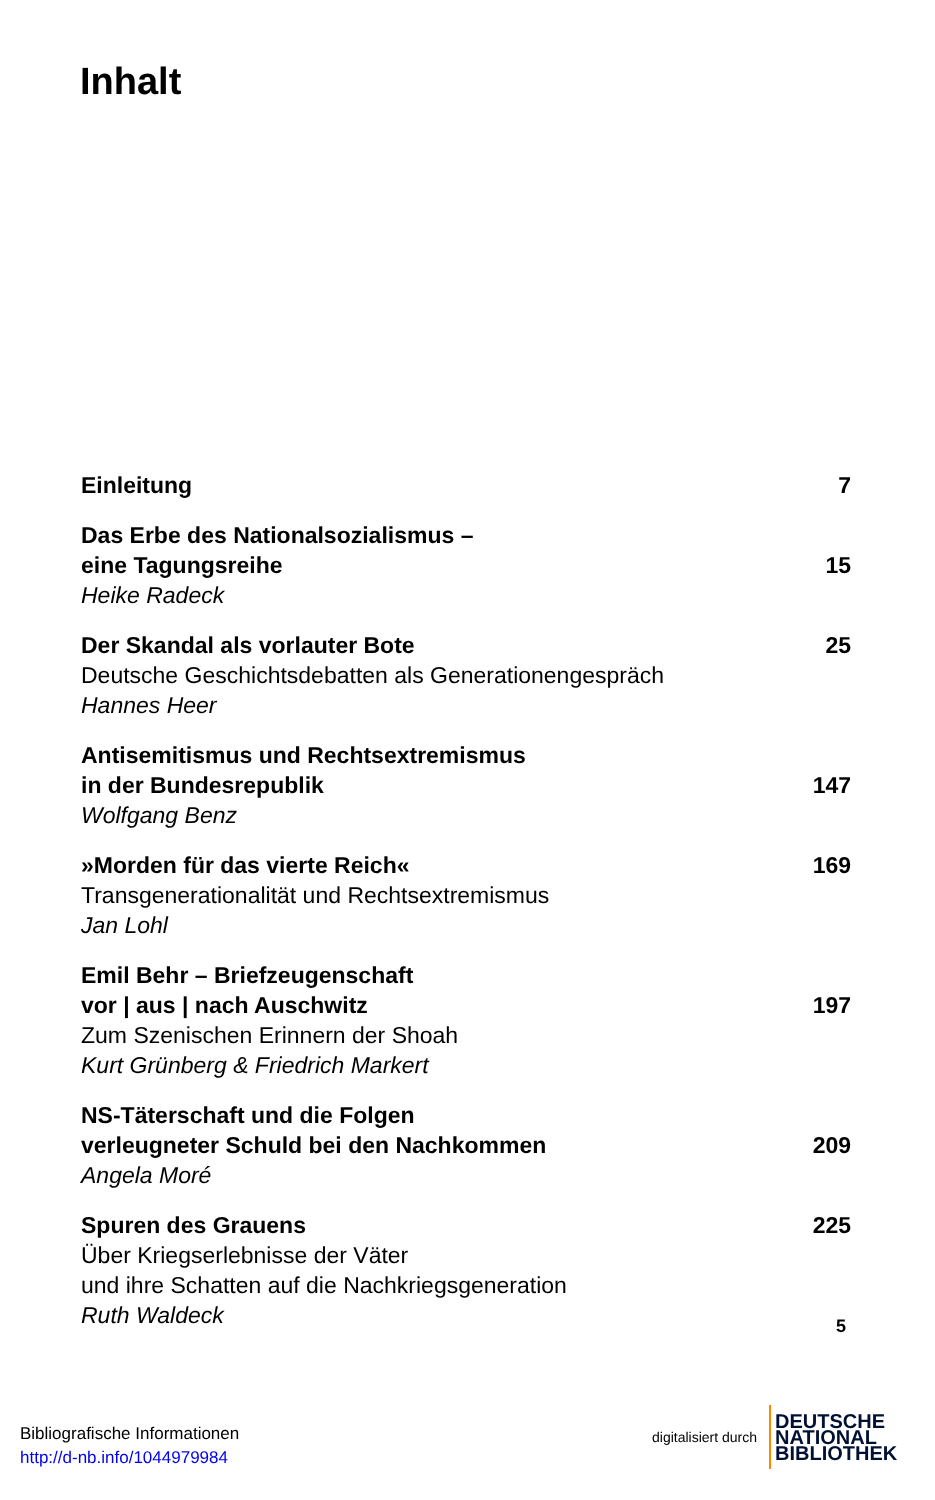Inhalt
Einleitung 7
Das Erbe des Nationalsozialismus –
eine Tagungsreihe
Heike Radeck
15
Der Skandal als vorlauter Bote
Deutsche Geschichtsdebatten als Generationengespräch
Hannes Heer
25
Antisemitismus und Rechtsextremismus
in der Bundesrepublik
Wolfgang Benz
147
»Morden für das vierte Reich«
Transgenerationalität und Rechtsextremismus
Jan Lohl
169
Emil Behr – Briefzeugenschaft
vor | aus | nach Auschwitz
Zum Szenischen Erinnern der Shoah
Kurt Grünberg & Friedrich Markert
197
NS-Täterschaft und die Folgen
verleugneter Schuld bei den Nachkommen
Angela Moré
209
Spuren des Grauens
Über Kriegserlebnisse der Väter
und ihre Schatten auf die Nachkriegsgeneration
Ruth Waldeck
225
5
Bibliografische Informationen
http://d-nb.info/1044979984
digitalisiert durch
DEUTSCHE
NATIONAL
BIBLIOTHEK